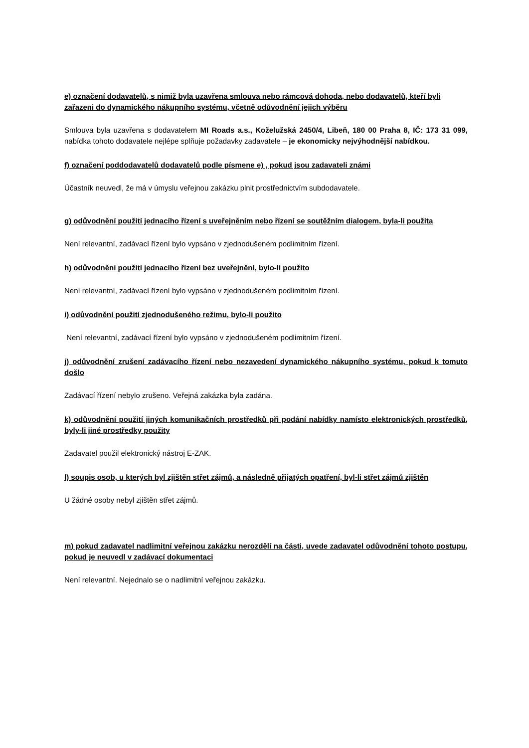e) označení dodavatelů, s nimiž byla uzavřena smlouva nebo rámcová dohoda, nebo dodavatelů, kteří byli zařazeni do dynamického nákupního systému, včetně odůvodnění jejich výběru
Smlouva byla uzavřena s dodavatelem MI Roads a.s., Koželužská 2450/4, Libeň, 180 00 Praha 8, IČ: 173 31 099, nabídka tohoto dodavatele nejlépe splňuje požadavky zadavatele – je ekonomicky nejvýhodnější nabídkou.
f) označení poddodavatelů dodavatelů podle písmene e) , pokud jsou zadavateli známi
Účastník neuvedl, že má v úmyslu veřejnou zakázku plnit prostřednictvím subdodavatele.
g) odůvodnění použití jednacího řízení s uveřejněním nebo řízení se soutěžním dialogem, byla-li použita
Není relevantní, zadávací řízení bylo vypsáno v zjednodušeném podlimitním řízení.
h) odůvodnění použití jednacího řízení bez uveřejnění, bylo-li použito
Není relevantní, zadávací řízení bylo vypsáno v zjednodušeném podlimitním řízení.
i) odůvodnění použití zjednodušeného režimu, bylo-li použito
Není relevantní, zadávací řízení bylo vypsáno v zjednodušeném podlimitním řízení.
j) odůvodnění zrušení zadávacího řízení nebo nezavedení dynamického nákupního systému, pokud k tomuto došlo
Zadávací řízení nebylo zrušeno. Veřejná zakázka byla zadána.
k) odůvodnění použití jiných komunikačních prostředků při podání nabídky namísto elektronických prostředků, byly-li jiné prostředky použity
Zadavatel použil elektronický nástroj E-ZAK.
l) soupis osob, u kterých byl zjištěn střet zájmů, a následně přijatých opatření, byl-li střet zájmů zjištěn
U žádné osoby nebyl zjištěn střet zájmů.
m) pokud zadavatel nadlimitní veřejnou zakázku nerozdělí na části, uvede zadavatel odůvodnění tohoto postupu, pokud je neuvedl v zadávací dokumentaci
Není relevantní. Nejednalo se o nadlimitní veřejnou zakázku.